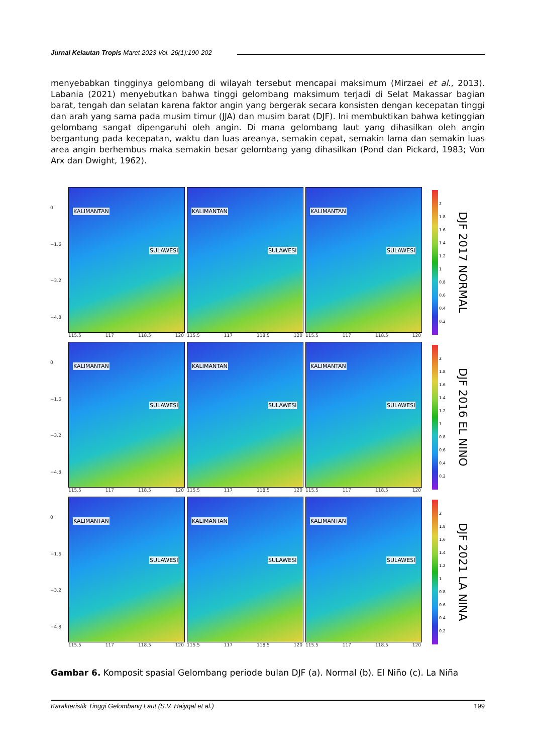Jurnal Kelautan Tropis Maret 2023 Vol. 26(1):190-202
menyebabkan tingginya gelombang di wilayah tersebut mencapai maksimum (Mirzaei et al., 2013). Labania (2021) menyebutkan bahwa tinggi gelombang maksimum terjadi di Selat Makassar bagian barat, tengah dan selatan karena faktor angin yang bergerak secara konsisten dengan kecepatan tinggi dan arah yang sama pada musim timur (JJA) dan musim barat (DJF). Ini membuktikan bahwa ketinggian gelombang sangat dipengaruhi oleh angin. Di mana gelombang laut yang dihasilkan oleh angin bergantung pada kecepatan, waktu dan luas areanya, semakin cepat, semakin lama dan semakin luas area angin berhembus maka semakin besar gelombang yang dihasilkan (Pond dan Pickard, 1983; Von Arx dan Dwight, 1962).
0
−1.6
−3.2
−4.8
KALIMANTAN
SULAWESI
115.5 117 118.5 120
KALIMANTAN
SULAWESI
115.5 117 118.5 120
KALIMANTAN
SULAWESI
115.5 117 118.5 120
2
1.8
1.6
1.4
1.2
1
0.8
0.6
0.4
0.2
DJF 2017 NORMAL
0
−1.6
−3.2
−4.8
KALIMANTAN
SULAWESI
115.5 117 118.5 120
KALIMANTAN
SULAWESI
115.5 117 118.5 120
KALIMANTAN
SULAWESI
115.5 117 118.5 120
2
1.8
1.6
1.4
1.2
1
0.8
0.6
0.4
0.2
DJF 2016 EL NINO
0
−1.6
−3.2
−4.8
KALIMANTAN
SULAWESI
115.5 117 118.5 120
KALIMANTAN
SULAWESI
115.5 117 118.5 120
KALIMANTAN
SULAWESI
115.5 117 118.5 120
2
1.8
1.6
1.4
1.2
1
0.8
0.6
0.4
0.2
DJF 2021 LA NINA
Gambar 6. Komposit spasial Gelombang periode bulan DJF (a). Normal (b). El Niño (c). La Niña
Karakteristik Tinggi Gelombang Laut (S.V. Haiyqal et al.) 199